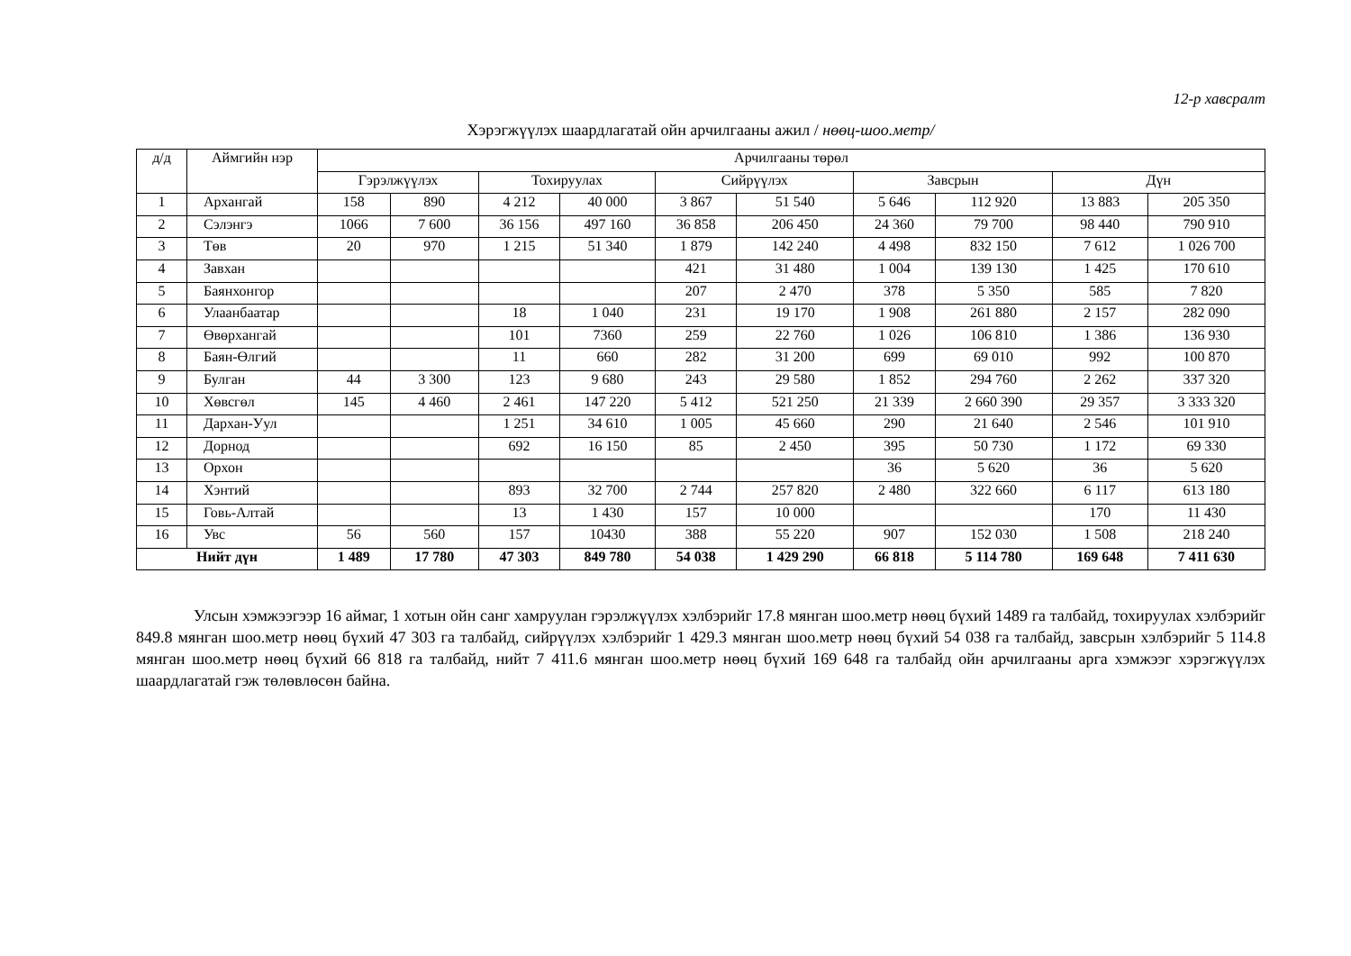12-р хавсралт
Хэрэгжүүлэх шаардлагатай ойн арчилгааны ажил / нөөц-шоо.метр/
| д/д | Аймгийн нэр | Арчилгааны төрөл | | | | | | | | | |
| --- | --- | --- | --- | --- | --- | --- | --- | --- | --- | --- | --- |
| | | Гэрэлжүүлэх | | Тохируулах | | Сийрүүлэх | | Завсрын | | Дүн | |
| 1 | Архангай | 158 | 890 | 4 212 | 40 000 | 3 867 | 51 540 | 5 646 | 112 920 | 13 883 | 205 350 |
| 2 | Сэлэнгэ | 1066 | 7 600 | 36 156 | 497 160 | 36 858 | 206 450 | 24 360 | 79 700 | 98 440 | 790 910 |
| 3 | Төв | 20 | 970 | 1 215 | 51 340 | 1 879 | 142 240 | 4 498 | 832 150 | 7 612 | 1 026 700 |
| 4 | Завхан | | | | | 421 | 31 480 | 1 004 | 139 130 | 1 425 | 170 610 |
| 5 | Баянхонгор | | | | | 207 | 2 470 | 378 | 5 350 | 585 | 7 820 |
| 6 | Улаанбаатар | | | 18 | 1 040 | 231 | 19 170 | 1 908 | 261 880 | 2 157 | 282 090 |
| 7 | Өвөрхангай | | | 101 | 7360 | 259 | 22 760 | 1 026 | 106 810 | 1 386 | 136 930 |
| 8 | Баян-Өлгий | | | 11 | 660 | 282 | 31 200 | 699 | 69 010 | 992 | 100 870 |
| 9 | Булган | 44 | 3 300 | 123 | 9 680 | 243 | 29 580 | 1 852 | 294 760 | 2 262 | 337 320 |
| 10 | Хөвсгөл | 145 | 4 460 | 2 461 | 147 220 | 5 412 | 521 250 | 21 339 | 2 660 390 | 29 357 | 3 333 320 |
| 11 | Дархан-Уул | | | 1 251 | 34 610 | 1 005 | 45 660 | 290 | 21 640 | 2 546 | 101 910 |
| 12 | Дорнод | | | 692 | 16 150 | 85 | 2 450 | 395 | 50 730 | 1 172 | 69 330 |
| 13 | Орхон | | | | | | | 36 | 5 620 | 36 | 5 620 |
| 14 | Хэнтий | | | 893 | 32 700 | 2 744 | 257 820 | 2 480 | 322 660 | 6 117 | 613 180 |
| 15 | Говь-Алтай | | | 13 | 1 430 | 157 | 10 000 | | | 170 | 11 430 |
| 16 | Увс | 56 | 560 | 157 | 10430 | 388 | 55 220 | 907 | 152 030 | 1 508 | 218 240 |
| Нийт дүн | | 1 489 | 17 780 | 47 303 | 849 780 | 54 038 | 1 429 290 | 66 818 | 5 114 780 | 169 648 | 7 411 630 |
Улсын хэмжээгээр 16 аймаг, 1 хотын ойн санг хамруулан гэрэлжүүлэх хэлбэрийг 17.8 мянган шоо.метр нөөц бүхий 1489 га талбайд, тохируулах хэлбэрийг 849.8 мянган шоо.метр нөөц бүхий 47 303 га талбайд, сийрүүлэх хэлбэрийг 1 429.3 мянган шоо.метр нөөц бүхий 54 038 га талбайд, завсрын хэлбэрийг 5 114.8 мянган шоо.метр нөөц бүхий 66 818 га талбайд, нийт 7 411.6 мянган шоо.метр нөөц бүхий 169 648 га талбайд ойн арчилгааны арга хэмжээг хэрэгжүүлэх шаардлагатай гэж төлөвлөсөн байна.